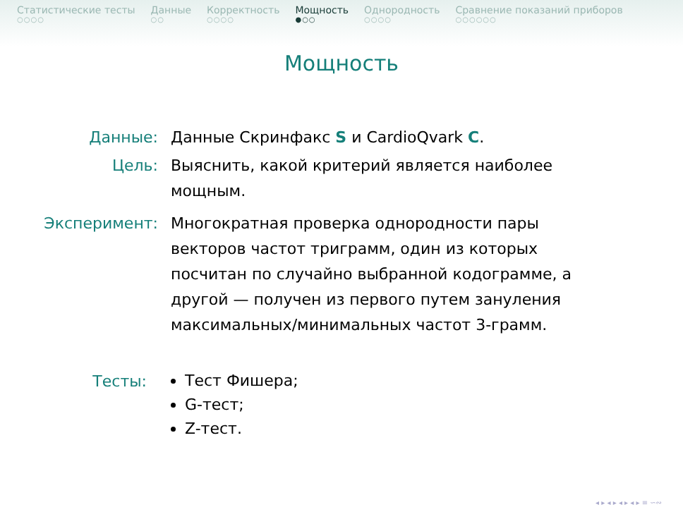Статистические тесты
○○○○
Данные
○○
Корректность
○○○○
Мощность
●○○
Однородность
○○○○
Сравнение показаний приборов
○○○○○○
Мощность
Данные: Данные Скринфакс S и CardioQvark C.
Цель: Выяснить, какой критерий является наиболее мощным.
Эксперимент: Многократная проверка однородности пары векторов частот триграмм, один из которых посчитан по случайно выбранной кодограмме, а другой — получен из первого путем зануления максимальных/минимальных частот 3-грамм.
Тесты:
Тест Фишера;
G-тест;
Z-тест.
◂ ▸ ◂ ▸ ◂ ▸ ◂ ▸ ≡ ∽∾